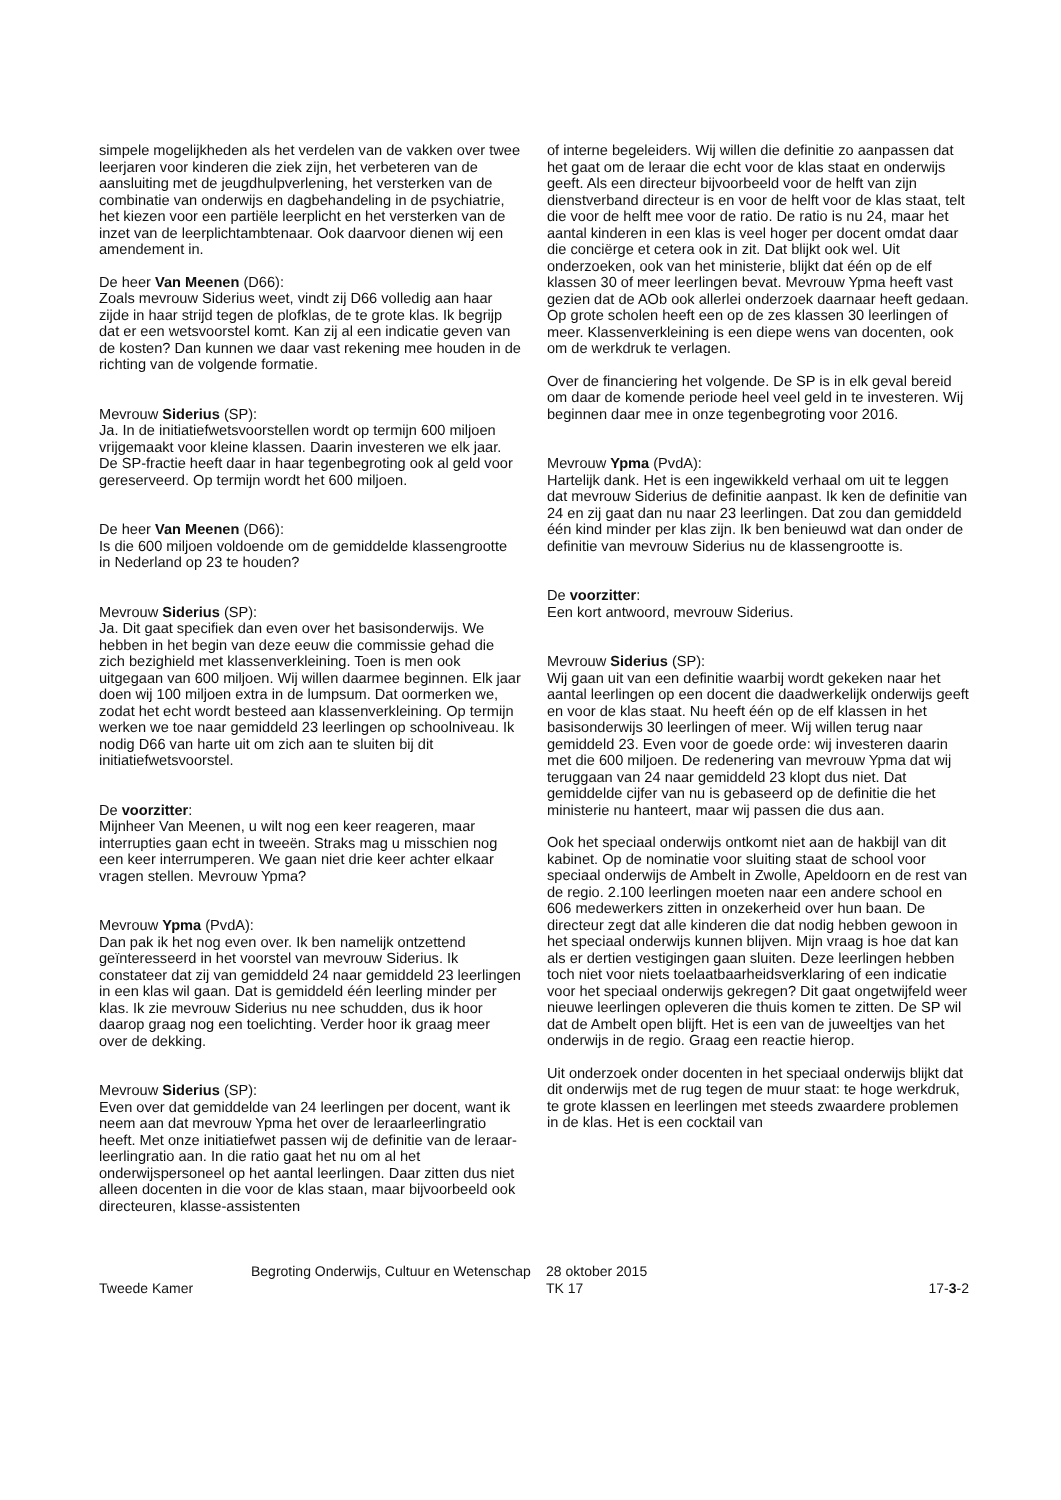simpele mogelijkheden als het verdelen van de vakken over twee leerjaren voor kinderen die ziek zijn, het verbeteren van de aansluiting met de jeugdhulpverlening, het versterken van de combinatie van onderwijs en dagbehandeling in de psychiatrie, het kiezen voor een partiële leerplicht en het versterken van de inzet van de leerplichtambtenaar. Ook daarvoor dienen wij een amendement in.
De heer Van Meenen (D66):
Zoals mevrouw Siderius weet, vindt zij D66 volledig aan haar zijde in haar strijd tegen de plofklas, de te grote klas. Ik begrijp dat er een wetsvoorstel komt. Kan zij al een indicatie geven van de kosten? Dan kunnen we daar vast rekening mee houden in de richting van de volgende formatie.
Mevrouw Siderius (SP):
Ja. In de initiatiefwetsvoorstellen wordt op termijn 600 miljoen vrijgemaakt voor kleine klassen. Daarin investeren we elk jaar. De SP-fractie heeft daar in haar tegenbegroting ook al geld voor gereserveerd. Op termijn wordt het 600 miljoen.
De heer Van Meenen (D66):
Is die 600 miljoen voldoende om de gemiddelde klassengrootte in Nederland op 23 te houden?
Mevrouw Siderius (SP):
Ja. Dit gaat specifiek dan even over het basisonderwijs. We hebben in het begin van deze eeuw die commissie gehad die zich bezighield met klassenverkleining. Toen is men ook uitgegaan van 600 miljoen. Wij willen daarmee beginnen. Elk jaar doen wij 100 miljoen extra in de lumpsum. Dat oormerken we, zodat het echt wordt besteed aan klassenverkleining. Op termijn werken we toe naar gemiddeld 23 leerlingen op schoolniveau. Ik nodig D66 van harte uit om zich aan te sluiten bij dit initiatiefwetsvoorstel.
De voorzitter:
Mijnheer Van Meenen, u wilt nog een keer reageren, maar interrupties gaan echt in tweeën. Straks mag u misschien nog een keer interrumperen. We gaan niet drie keer achter elkaar vragen stellen. Mevrouw Ypma?
Mevrouw Ypma (PvdA):
Dan pak ik het nog even over. Ik ben namelijk ontzettend geïnteresseerd in het voorstel van mevrouw Siderius. Ik constateer dat zij van gemiddeld 24 naar gemiddeld 23 leerlingen in een klas wil gaan. Dat is gemiddeld één leerling minder per klas. Ik zie mevrouw Siderius nu nee schudden, dus ik hoor daarop graag nog een toelichting. Verder hoor ik graag meer over de dekking.
Mevrouw Siderius (SP):
Even over dat gemiddelde van 24 leerlingen per docent, want ik neem aan dat mevrouw Ypma het over de leraarleerlingratio heeft. Met onze initiatiefwet passen wij de definitie van de leraar-leerlingratio aan. In die ratio gaat het nu om al het onderwijspersoneel op het aantal leerlingen. Daar zitten dus niet alleen docenten in die voor de klas staan, maar bijvoorbeeld ook directeuren, klasse-assistenten
of interne begeleiders. Wij willen die definitie zo aanpassen dat het gaat om de leraar die echt voor de klas staat en onderwijs geeft. Als een directeur bijvoorbeeld voor de helft van zijn dienstverband directeur is en voor de helft voor de klas staat, telt die voor de helft mee voor de ratio. De ratio is nu 24, maar het aantal kinderen in een klas is veel hoger per docent omdat daar die conciërge et cetera ook in zit. Dat blijkt ook wel. Uit onderzoeken, ook van het ministerie, blijkt dat één op de elf klassen 30 of meer leerlingen bevat. Mevrouw Ypma heeft vast gezien dat de AOb ook allerlei onderzoek daarnaar heeft gedaan. Op grote scholen heeft een op de zes klassen 30 leerlingen of meer. Klassenverkleining is een diepe wens van docenten, ook om de werkdruk te verlagen.
Over de financiering het volgende. De SP is in elk geval bereid om daar de komende periode heel veel geld in te investeren. Wij beginnen daar mee in onze tegenbegroting voor 2016.
Mevrouw Ypma (PvdA):
Hartelijk dank. Het is een ingewikkeld verhaal om uit te leggen dat mevrouw Siderius de definitie aanpast. Ik ken de definitie van 24 en zij gaat dan nu naar 23 leerlingen. Dat zou dan gemiddeld één kind minder per klas zijn. Ik ben benieuwd wat dan onder de definitie van mevrouw Siderius nu de klassengrootte is.
De voorzitter:
Een kort antwoord, mevrouw Siderius.
Mevrouw Siderius (SP):
Wij gaan uit van een definitie waarbij wordt gekeken naar het aantal leerlingen op een docent die daadwerkelijk onderwijs geeft en voor de klas staat. Nu heeft één op de elf klassen in het basisonderwijs 30 leerlingen of meer. Wij willen terug naar gemiddeld 23. Even voor de goede orde: wij investeren daarin met die 600 miljoen. De redenering van mevrouw Ypma dat wij teruggaan van 24 naar gemiddeld 23 klopt dus niet. Dat gemiddelde cijfer van nu is gebaseerd op de definitie die het ministerie nu hanteert, maar wij passen die dus aan.
Ook het speciaal onderwijs ontkomt niet aan de hakbijl van dit kabinet. Op de nominatie voor sluiting staat de school voor speciaal onderwijs de Ambelt in Zwolle, Apeldoorn en de rest van de regio. 2.100 leerlingen moeten naar een andere school en 606 medewerkers zitten in onzekerheid over hun baan. De directeur zegt dat alle kinderen die dat nodig hebben gewoon in het speciaal onderwijs kunnen blijven. Mijn vraag is hoe dat kan als er dertien vestigingen gaan sluiten. Deze leerlingen hebben toch niet voor niets toelaatbaarheidsverklaring of een indicatie voor het speciaal onderwijs gekregen? Dit gaat ongetwijfeld weer nieuwe leerlingen opleveren die thuis komen te zitten. De SP wil dat de Ambelt open blijft. Het is een van de juweeltjes van het onderwijs in de regio. Graag een reactie hierop.
Uit onderzoek onder docenten in het speciaal onderwijs blijkt dat dit onderwijs met de rug tegen de muur staat: te hoge werkdruk, te grote klassen en leerlingen met steeds zwaardere problemen in de klas. Het is een cocktail van
Tweede Kamer
Begroting Onderwijs, Cultuur en Wetenschap
28 oktober 2015
TK 17
17-3-2